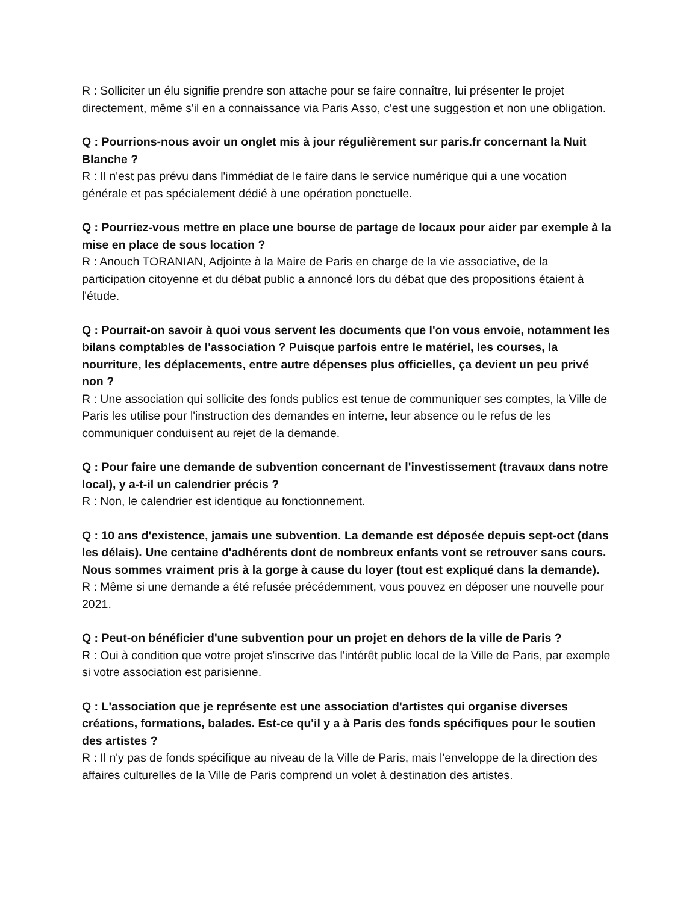R : Solliciter un élu signifie prendre son attache pour se faire connaître, lui présenter le projet directement, même s'il en a connaissance via Paris Asso, c'est une suggestion et non une obligation.
Q : Pourrions-nous avoir un onglet mis à jour régulièrement sur paris.fr concernant la Nuit Blanche ?
R : Il n'est pas prévu dans l'immédiat de le faire dans le service numérique qui a une vocation générale et pas spécialement dédié à une opération ponctuelle.
Q : Pourriez-vous mettre en place une bourse de partage de locaux pour aider par exemple à la mise en place de sous location ?
R : Anouch TORANIAN, Adjointe à la Maire de Paris en charge de la vie associative, de la participation citoyenne et du débat public a annoncé lors du débat que des propositions étaient à l'étude.
Q : Pourrait-on savoir à quoi vous servent les documents que l'on vous envoie, notamment les bilans comptables de l'association ? Puisque parfois entre le matériel, les courses, la nourriture, les déplacements, entre autre dépenses plus officielles, ça devient un peu privé non ?
R : Une association qui sollicite des fonds publics est tenue de communiquer ses comptes, la Ville de Paris les utilise pour l'instruction des demandes en interne, leur absence ou le refus de les communiquer conduisent au rejet de la demande.
Q : Pour faire une demande de subvention concernant de l'investissement (travaux dans notre local), y a-t-il un calendrier précis ?
R : Non, le calendrier est identique au fonctionnement.
Q : 10 ans d'existence, jamais une subvention. La demande est déposée depuis sept-oct (dans les délais). Une centaine d'adhérents dont de nombreux enfants vont se retrouver sans cours. Nous sommes vraiment pris à la gorge à cause du loyer (tout est expliqué dans la demande).
R : Même si une demande a été refusée précédemment, vous pouvez en déposer une nouvelle pour 2021.
Q : Peut-on bénéficier d'une subvention pour un projet en dehors de la ville de Paris ?
R : Oui à condition que votre projet s'inscrive das l'intérêt public local de la Ville de Paris, par exemple si votre association est parisienne.
Q : L'association que je représente est une association d'artistes qui organise diverses créations, formations, balades. Est-ce qu'il y a à Paris des fonds spécifiques pour le soutien des artistes ?
R : Il n'y pas de fonds spécifique au niveau de la Ville de Paris, mais l'enveloppe de la direction des affaires culturelles de la Ville de Paris comprend un volet à destination des artistes.